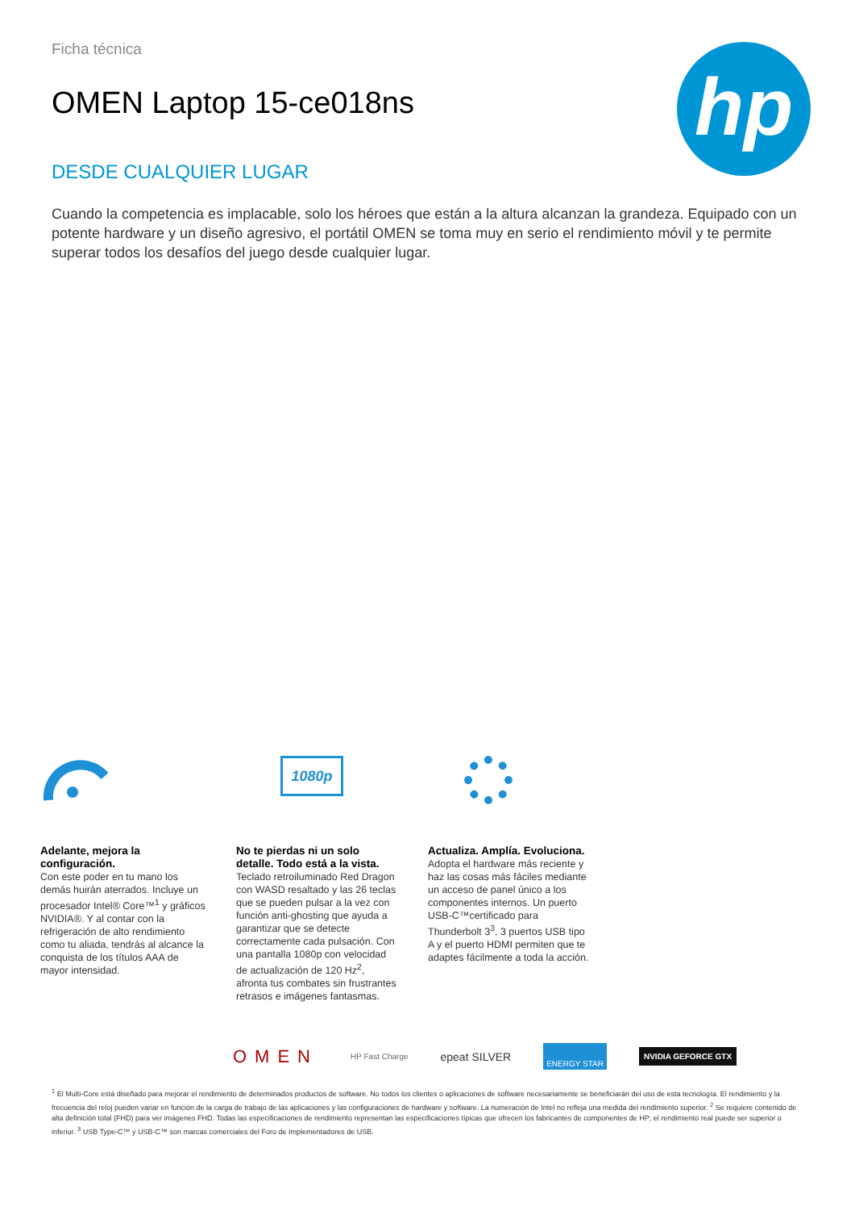hp
Ficha técnica
OMEN Laptop 15-ce018ns
DESDE CUALQUIER LUGAR
Cuando la competencia es implacable, solo los héroes que están a la altura alcanzan la grandeza. Equipado con un potente hardware y un diseño agresivo, el portátil OMEN se toma muy en serio el rendimiento móvil y te permite superar todos los desafíos del juego desde cualquier lugar.
Adelante, mejora la configuración.
Con este poder en tu mano los demás huirán aterrados. Incluye un procesador Intel® Core™<sup>1</sup> y gráficos NVIDIA®. Y al contar con la refrigeración de alto rendimiento como tu aliada, tendrás al alcance la conquista de los títulos AAA de mayor intensidad.
1080p
No te pierdas ni un solo detalle. Todo está a la vista.
Teclado retroiluminado Red Dragon con WASD resaltado y las 26 teclas que se pueden pulsar a la vez con función anti-ghosting que ayuda a garantizar que se detecte correctamente cada pulsación. Con una pantalla 1080p con velocidad de actualización de 120 Hz<sup>2</sup>, afronta tus combates sin frustrantes retrasos e imágenes fantasmas.
Actualiza. Amplía. Evoluciona.
Adopta el hardware más reciente y haz las cosas más fáciles mediante un acceso de panel único a los componentes internos. Un puerto USB-C™certificado para Thunderbolt 3<sup>3</sup>, 3 puertos USB tipo A y el puerto HDMI permiten que te adaptes fácilmente a toda la acción.
OMEN HP Fast Charge epeat SILVER ENERGY STAR NVIDIA GEFORCE GTX
<sup>1</sup> El Multi-Core está diseñado para mejorar el rendimiento de determinados productos de software. No todos los clientes o aplicaciones de software necesariamente se beneficiarán del uso de esta tecnología. El rendimiento y la frecuencia del reloj pueden variar en función de la carga de trabajo de las aplicaciones y las configuraciones de hardware y software. La numeración de Intel no refleja una medida del rendimiento superior. <sup>2</sup> Se requiere contenido de alta definición total (FHD) para ver imágenes FHD. Todas las especificaciones de rendimiento representan las especificaciones típicas que ofrecen los fabricantes de componentes de HP; el rendimiento real puede ser superior o inferior. <sup>3</sup> USB Type-C™ y USB-C™ son marcas comerciales del Foro de Implementadores de USB.